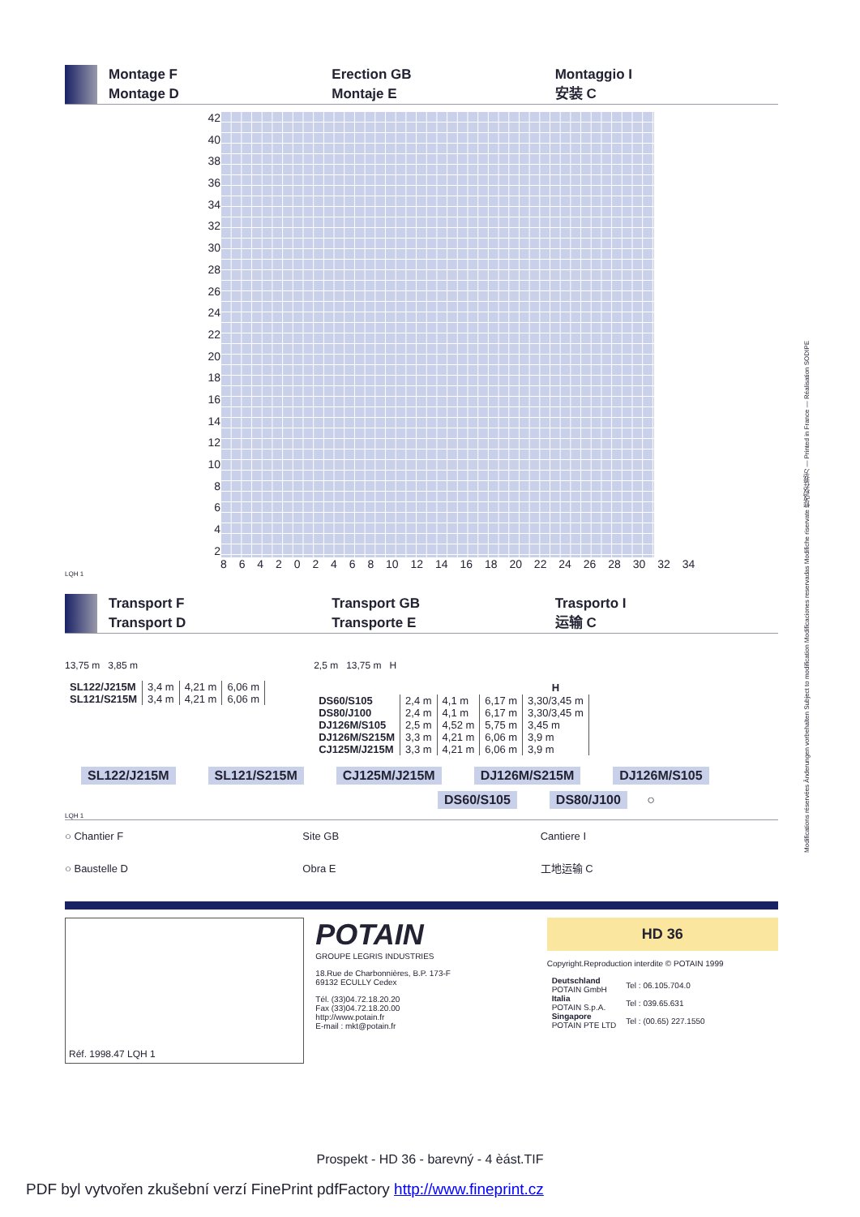Montage F
Montage D
Erection GB
Montaje E
Montaggio I
安装 C
42
40
38
36
34
32
30
28
26
24
22
20
18
16
14
12
10
8642
8 6 4 2 0 2 4 6 8 10 12 14 16 18 20 22 24 26 28 30 32 34
LQH 1
Transport F
Transport D
Transport GB
Transporte E
Trasporto I
运输 C
13,75 m 3,85 m
| SL122/J215M | 3,4 m | 4,21 m | 6,06 m |
| SL121/S215M | 3,4 m | 4,21 m | 6,06 m |
2,5 m 13,75 m H
| | | | | H |
| --- | --- | --- | --- | --- |
| DS60/S105 | 2,4 m | 4,1 m | 6,17 m | 3,30/3,45 m |
| DS80/J100 | 2,4 m | 4,1 m | 6,17 m | 3,30/3,45 m |
| DJ126M/S105 | 2,5 m | 4,52 m | 5,75 m | 3,45 m |
| DJ126M/S215M | 3,3 m | 4,21 m | 6,06 m | 3,9 m |
| CJ125M/J215M | 3,3 m | 4,21 m | 6,06 m | 3,9 m |
SL122/J215M SL121/S215M CJ125M/J215M DJ126M/S215M DJ126M/S105
DS60/S105 DS80/J100 ○
LQH 1
○ Chantier F
○ Baustelle D
Site GB
Obra E
Cantiere I
工地运输 C
Réf. 1998.47 LQH 1
POTAIN
GROUPE LEGRIS INDUSTRIES
18.Rue de Charbonnières, B.P. 173-F
69132 ECULLY Cedex
Tél. (33)04.72.18.20.20
Fax (33)04.72.18.20.00
http://www.potain.fr
E-mail : mkt@potain.fr
HD 36
Copyright.Reproduction interdite © POTAIN 1999
| Deutschland POTAIN GmbH | Tel : 06.105.704.0 |
| Italia POTAIN S.p.A. | Tel : 039.65.631 |
| Singapore POTAIN PTE LTD | Tel : (00.65) 227.1550 |
Modifications réservées Änderungen vorbehalten Subject to modification Modificaciones reservadas Modifiche riservate 修改权在我方 — Printed in France — Réalisation SODIPE
Prospekt - HD 36 - barevný - 4 èást.TIF
PDF byl vytvořen zkušební verzí FinePrint pdfFactory http://www.fineprint.cz